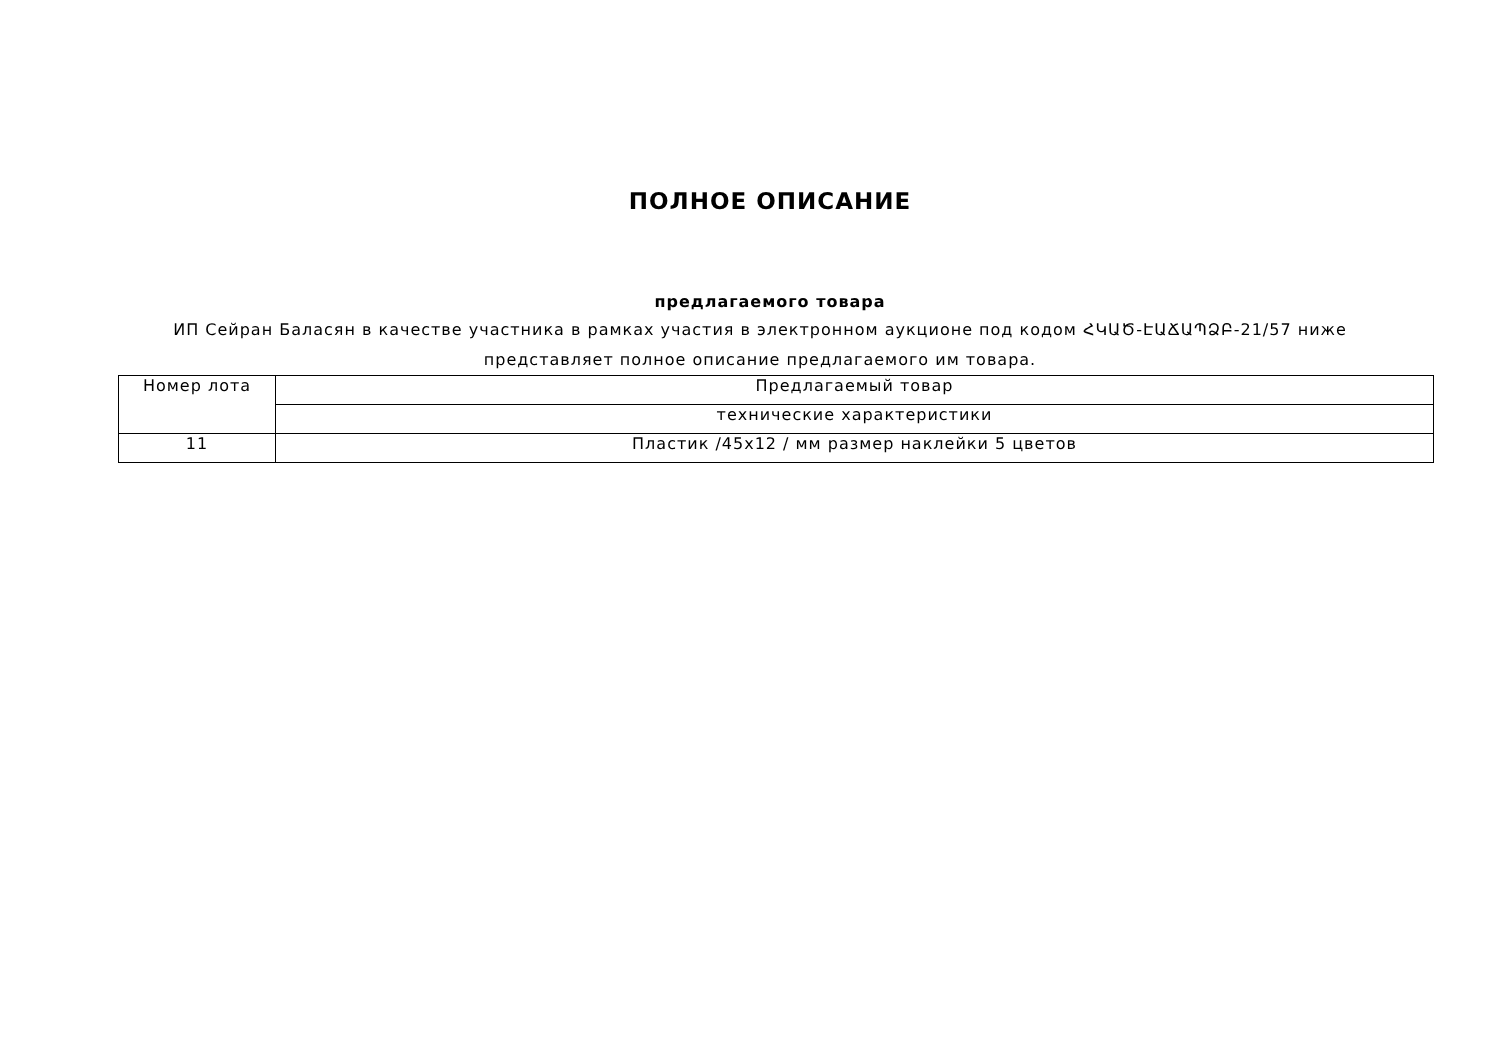ПОЛНОЕ ОПИСАНИЕ
предлагаемого товара
ИП Сейран Баласян в качестве участника в рамках участия в электронном аукционе под кодом ՀԿԱԾ-ԷԱՃԱՊՁԲ-21/57 ниже представляет полное описание предлагаемого им товара.
| Номер лота | Предлагаемый товар |
| | технические характеристики |
| 11 | Пластик /45х12 / мм размер наклейки 5 цветов |